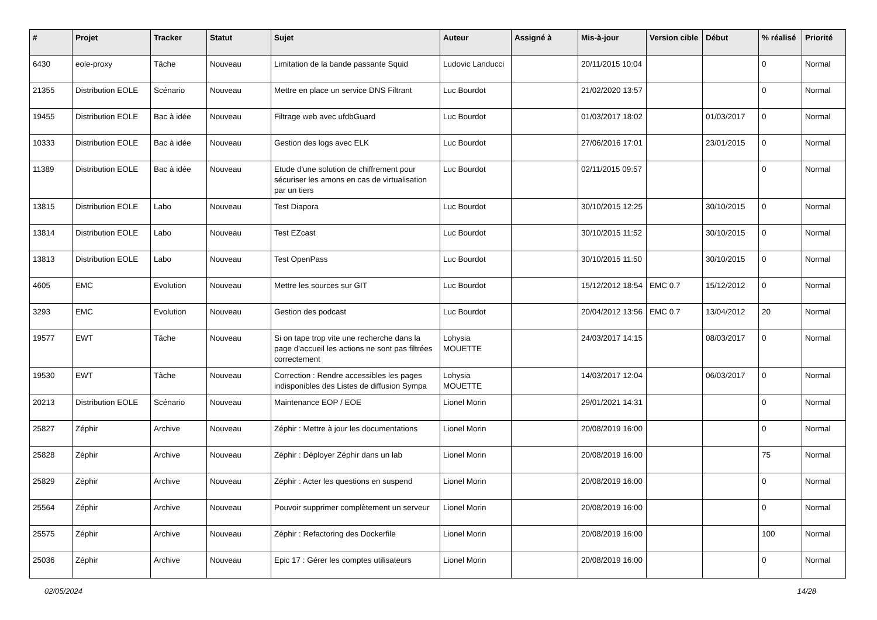| # | Projet | Tracker | Statut | Sujet | Auteur | Assigné à | Mis-à-jour | Version cible | Début | % réalisé | Priorité |
| --- | --- | --- | --- | --- | --- | --- | --- | --- | --- | --- | --- |
| 6430 | eole-proxy | Tâche | Nouveau | Limitation de la bande passante Squid | Ludovic Landucci | | 20/11/2015 10:04 | | | 0 | Normal |
| 21355 | Distribution EOLE | Scénario | Nouveau | Mettre en place un service DNS Filtrant | Luc Bourdot | | 21/02/2020 13:57 | | | 0 | Normal |
| 19455 | Distribution EOLE | Bac à idée | Nouveau | Filtrage web avec ufdbGuard | Luc Bourdot | | 01/03/2017 18:02 | | 01/03/2017 | 0 | Normal |
| 10333 | Distribution EOLE | Bac à idée | Nouveau | Gestion des logs avec ELK | Luc Bourdot | | 27/06/2016 17:01 | | 23/01/2015 | 0 | Normal |
| 11389 | Distribution EOLE | Bac à idée | Nouveau | Etude d'une solution de chiffrement pour sécuriser les amons en cas de virtualisation par un tiers | Luc Bourdot | | 02/11/2015 09:57 | | | 0 | Normal |
| 13815 | Distribution EOLE | Labo | Nouveau | Test Diapora | Luc Bourdot | | 30/10/2015 12:25 | | 30/10/2015 | 0 | Normal |
| 13814 | Distribution EOLE | Labo | Nouveau | Test EZcast | Luc Bourdot | | 30/10/2015 11:52 | | 30/10/2015 | 0 | Normal |
| 13813 | Distribution EOLE | Labo | Nouveau | Test OpenPass | Luc Bourdot | | 30/10/2015 11:50 | | 30/10/2015 | 0 | Normal |
| 4605 | EMC | Evolution | Nouveau | Mettre les sources sur GIT | Luc Bourdot | | 15/12/2012 18:54 | EMC 0.7 | 15/12/2012 | 0 | Normal |
| 3293 | EMC | Evolution | Nouveau | Gestion des podcast | Luc Bourdot | | 20/04/2012 13:56 | EMC 0.7 | 13/04/2012 | 20 | Normal |
| 19577 | EWT | Tâche | Nouveau | Si on tape trop vite une recherche dans la page d'accueil les actions ne sont pas filtrées correctement | Lohysia MOUETTE | | 24/03/2017 14:15 | | 08/03/2017 | 0 | Normal |
| 19530 | EWT | Tâche | Nouveau | Correction : Rendre accessibles les pages indisponibles des Listes de diffusion Sympa | Lohysia MOUETTE | | 14/03/2017 12:04 | | 06/03/2017 | 0 | Normal |
| 20213 | Distribution EOLE | Scénario | Nouveau | Maintenance EOP / EOE | Lionel Morin | | 29/01/2021 14:31 | | | 0 | Normal |
| 25827 | Zéphir | Archive | Nouveau | Zéphir : Mettre à jour les documentations | Lionel Morin | | 20/08/2019 16:00 | | | 0 | Normal |
| 25828 | Zéphir | Archive | Nouveau | Zéphir : Déployer Zéphir dans un lab | Lionel Morin | | 20/08/2019 16:00 | | | 75 | Normal |
| 25829 | Zéphir | Archive | Nouveau | Zéphir : Acter les questions en suspend | Lionel Morin | | 20/08/2019 16:00 | | | 0 | Normal |
| 25564 | Zéphir | Archive | Nouveau | Pouvoir supprimer complètement un serveur | Lionel Morin | | 20/08/2019 16:00 | | | 0 | Normal |
| 25575 | Zéphir | Archive | Nouveau | Zéphir : Refactoring des Dockerfile | Lionel Morin | | 20/08/2019 16:00 | | | 100 | Normal |
| 25036 | Zéphir | Archive | Nouveau | Epic 17 : Gérer les comptes utilisateurs | Lionel Morin | | 20/08/2019 16:00 | | | 0 | Normal |
02/05/2024 14/28